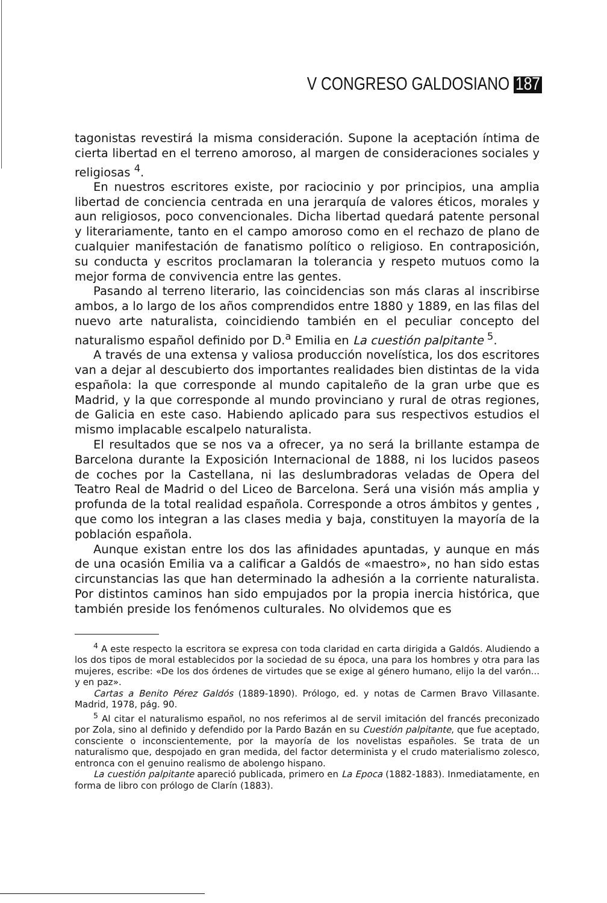V CONGRESO GALDOSIANO 187
tagonistas revestirá la misma consideración. Supone la aceptación íntima de cierta libertad en el terreno amoroso, al margen de consideraciones sociales y religiosas <sup>4</sup>.
En nuestros escritores existe, por raciocinio y por principios, una amplia libertad de conciencia centrada en una jerarquía de valores éticos, morales y aun religiosos, poco convencionales. Dicha libertad quedará patente personal y literariamente, tanto en el campo amoroso como en el rechazo de plano de cualquier manifestación de fanatismo político o religioso. En contraposición, su conducta y escritos proclamaran la tolerancia y respeto mutuos como la mejor forma de convivencia entre las gentes.
Pasando al terreno literario, las coincidencias son más claras al inscribirse ambos, a lo largo de los años comprendidos entre 1880 y 1889, en las filas del nuevo arte naturalista, coincidiendo también en el peculiar concepto del naturalismo español definido por D.<sup>a</sup> Emilia en La cuestión palpitante <sup>5</sup>.
A través de una extensa y valiosa producción novelística, los dos escritores van a dejar al descubierto dos importantes realidades bien distintas de la vida española: la que corresponde al mundo capitaleño de la gran urbe que es Madrid, y la que corresponde al mundo provinciano y rural de otras regiones, de Galicia en este caso. Habiendo aplicado para sus respectivos estudios el mismo implacable escalpelo naturalista.
El resultados que se nos va a ofrecer, ya no será la brillante estampa de Barcelona durante la Exposición Internacional de 1888, ni los lucidos paseos de coches por la Castellana, ni las deslumbradoras veladas de Opera del Teatro Real de Madrid o del Liceo de Barcelona. Será una visión más amplia y profunda de la total realidad española. Corresponde a otros ámbitos y gentes , que como los integran a las clases media y baja, constituyen la mayoría de la población española.
Aunque existan entre los dos las afinidades apuntadas, y aunque en más de una ocasión Emilia va a calificar a Galdós de «maestro», no han sido estas circunstancias las que han determinado la adhesión a la corriente naturalista. Por distintos caminos han sido empujados por la propia inercia histórica, que también preside los fenómenos culturales. No olvidemos que es
<sup>4</sup> A este respecto la escritora se expresa con toda claridad en carta dirigida a Galdós. Aludiendo a los dos tipos de moral establecidos por la sociedad de su época, una para los hombres y otra para las mujeres, escribe: «De los dos órdenes de virtudes que se exige al género humano, elijo la del varón... y en paz».
Cartas a Benito Pérez Galdós (1889-1890). Prólogo, ed. y notas de Carmen Bravo Villasante. Madrid, 1978, pág. 90.
<sup>5</sup> Al citar el naturalismo español, no nos referimos al de servil imitación del francés preconizado por Zola, sino al definido y defendido por la Pardo Bazán en su Cuestión palpitante, que fue aceptado, consciente o inconscientemente, por la mayoría de los novelistas españoles. Se trata de un naturalismo que, despojado en gran medida, del factor determinista y el crudo materialismo zolesco, entronca con el genuino realismo de abolengo hispano.
La cuestión palpitante apareció publicada, primero en La Epoca (1882-1883). Inmediatamente, en forma de libro con prólogo de Clarín (1883).